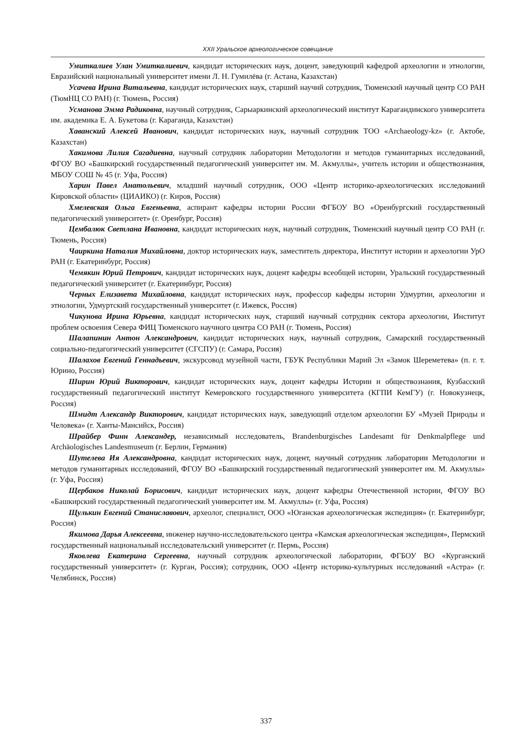XXII Уральское археологическое совещание
Умиткалиев Улан Умиткалиевич, кандидат исторических наук, доцент, заведующий кафедрой археологии и этнологии, Евразийский национальный университет имени Л. Н. Гумилёва (г. Астана, Казахстан)
Усачева Ирина Витальевна, кандидат исторических наук, старший научнй сотрудник, Тюменский научный центр СО РАН (ТюмНЦ СО РАН) (г. Тюмень, Россия)
Усманова Эмма Радиковна, научный сотрудник, Сарыаркинский археологический институт Карагандинского университета им. академика Е. А. Букетова (г. Караганда, Казахстан)
Хаванский Алексей Иванович, кандидат исторических наук, научный сотрудник ТОО «Archaeology-kz» (г. Актобе, Казахстан)
Хакимова Лилия Сагадиевна, научный сотрудник лаборатории Методологии и методов гуманитарных исследований, ФГОУ ВО «Башкирский государственный педагогический университет им. М. Акмуллы», учитель истории и обществознания, МБОУ СОШ № 45 (г. Уфа, Россия)
Харин Павел Анатольевич, младший научный сотрудник, ООО «Центр историко-археологических исследований Кировской области» (ЦИАИКО) (г. Киров, Россия)
Хмелевская Ольга Евгеньевна, аспирант кафедры истории России ФГБОУ ВО «Оренбургский государственный педагогический университет» (г. Оренбург, Россия)
Цембалюк Светлана Ивановна, кандидат исторических наук, научный сотрудник, Тюменский научный центр СО РАН (г. Тюмень, Россия)
Чаиркина Наталия Михайловна, доктор исторических наук, заместитель директора, Институт истории и археологии УрО РАН (г. Екатеринбург, Россия)
Чемякин Юрий Петрович, кандидат исторических наук, доцент кафедры всеобщей истории, Уральский государственный педагогический университет (г. Екатеринбург, Россия)
Черных Елизавета Михайловна, кандидат исторических наук, профессор кафедры истории Удмуртии, археологии и этнологии, Удмуртский государственный университет (г. Ижевск, Россия)
Чикунова Ирина Юрьевна, кандидат исторических наук, старший научный сотрудник сектора археологии, Институт проблем освоения Севера ФИЦ Тюменского научного центра СО РАН (г. Тюмень, Россия)
Шалапинин Антон Александрович, кандидат исторических наук, научный сотрудник, Самарский государственный социально-педагогический университет (СГСПУ) (г. Самара, Россия)
Шалахов Евгений Геннадьевич, экскурсовод музейной части, ГБУК Республики Марий Эл «Замок Шереметева» (п. г. т. Юрино, Россия)
Ширин Юрий Викторович, кандидат исторических наук, доцент кафедры Истории и обществознания, Кузбасский государственный педагогический институт Кемеровского государственного университета (КГПИ КемГУ) (г. Новокузнецк, Россия)
Шмидт Александр Викторович, кандидат исторических наук, заведующий отделом археологии БУ «Музей Природы и Человека» (г. Ханты-Мансийск, Россия)
Шрайбер Финн Александер, независимый исследователь, Brandenburgisches Landesamt für Denkmalpflege und Archäologisches Landesmuseum (г. Берлин, Германия)
Шутелева Ия Александровна, кандидат исторических наук, доцент, научный сотрудник лаборатории Методологии и методов гуманитарных исследований, ФГОУ ВО «Башкирский государственный педагогический университет им. М. Акмуллы» (г. Уфа, Россия)
Щербаков Николай Борисович, кандидат исторических наук, доцент кафедры Отечественной истории, ФГОУ ВО «Башкирский государственный педагогический университет им. М. Акмуллы» (г. Уфа, Россия)
Щулькин Евгений Станиславович, археолог, специалист, ООО «Юганская археологическая экспедиция» (г. Екатеринбург, Россия)
Якимова Дарья Алексеевна, инженер научно-исследовательского центра «Камская археологическая экспедиция», Пермский государственный национальный исследовательский университет (г. Пермь, Россия)
Яковлева Екатерина Сергеевна, научный сотрудник археологической лаборатории, ФГБОУ ВО «Курганский государственный университет» (г. Курган, Россия); сотрудник, ООО «Центр историко-культурных исследований «Астра» (г. Челябинск, Россия)
337